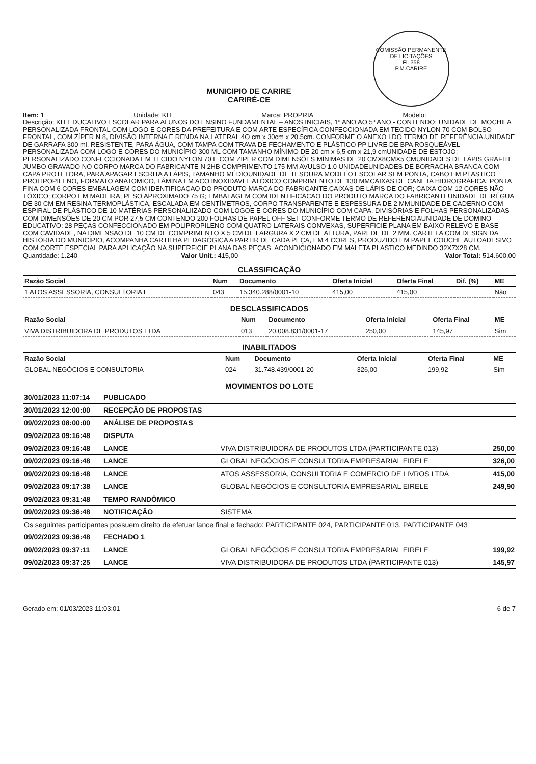COMISSÃO PERMANENTE DE LICITAÇÕES
Fl. 358
P.M.CARIRE
MUNICIPIO DE CARIRE
CARIRÉ-CE
Item: 1 Unidade: KIT Marca: PROPRIA Modelo:
Descrição: KIT EDUCATIVO ESCOLAR PARA ALUNOS DO ENSINO FUNDAMENTAL – ANOS INICIAIS, 1º ANO AO 5º ANO - CONTENDO: UNIDADE DE MOCHILA PERSONALIZADA FRONTAL COM LOGO E CORES DA PREFEITURA E COM ARTE ESPECÍFICA CONFECCIONADA EM TECIDO NYLON 70 COM BOLSO FRONTAL, COM ZÍPER N 8, DIVISÃO INTERNA E RENDA NA LATERAL 4O cm x 30cm x 20.5cm. CONFORME O ANEXO I DO TERMO DE REFERÊNCIA.UNIDADE DE GARRAFA 300 ml, RESISTENTE, PARA ÁGUA, COM TAMPA COM TRAVA DE FECHAMENTO E PLÁSTICO PP LIVRE DE BPA ROSQUEÁVEL PERSONALIZADA COM LOGO E CORES DO MUNICÍPIO 300 ML COM TAMANHO MÍNIMO DE 20 cm x 6,5 cm x 21,9 cmUNIDADE DE ESTOJO; PERSONALIZADO CONFECCIONADA EM TECIDO NYLON 70 E COM ZIPER COM DIMENSÕES MÍNIMAS DE 20 CMX8CMX5 CMUNIDADES DE LÁPIS GRAFITE JUMBO GRAVADO NO CORPO MARCA DO FABRICANTE N 2HB COMPRIMENTO 175 MM AVULSO 1.0 UNIDADEUNIDADES DE BORRACHA BRANCA COM CAPA PROTETORA, PARA APAGAR ESCRITA A LÁPIS, TAMANHO MÉDIOUNIDADE DE TESOURA MODELO ESCOLAR SEM PONTA, CABO EM PLASTICO PROLIPOPILENO, FORMATO ANATOMICO, LÂMINA EM ACO INOXIDAVEL ATÓXICO COMPRIMENTO DE 130 MMCAIXAS DE CANETA HIDROGRÁFICA; PONTA FINA COM 6 CORES EMBALAGEM COM IDENTIFICACAO DO PRODUTO MARCA DO FABRICANTE.CAIXAS DE LÁPIS DE COR; CAIXA COM 12 CORES NÃO TÓXICO; CORPO EM MADEIRA; PESO APROXIMADO 75 G; EMBALAGEM COM IDENTIFICACAO DO PRODUTO MARCA DO FABRICANTEUNIDADE DE RÉGUA DE 30 CM EM RESINA TERMOPLÁSTICA, ESCALADA EM CENTÍMETROS, CORPO TRANSPARENTE E ESPESSURA DE 2 MMUNIDADE DE CADERNO COM ESPIRAL DE PLÁSTICO DE 10 MATÉRIAS PERSONALIIZADO COM LOGOE E CORES DO MUNICÍPIO COM CAPA, DIVISÓRIAS E FOLHAS PERSONALIZADAS COM DIMENSÕES DE 20 CM POR 27,5 CM CONTENDO 200 FOLHAS DE PAPEL OFF SET CONFORME TERMO DE REFERÊNCIAUNIDADE DE DOMINO EDUCATIVO: 28 PEÇAS CONFECCIONADO EM POLIPROPILENO COM QUATRO LATERAIS CONVEXAS, SUPERFICIE PLANA EM BAIXO RELEVO E BASE COM CAVIDADE, NA DIMENSAO DE 10 CM DE COMPRIMENTO X 5 CM DE LARGURA X 2 CM DE ALTURA, PAREDE DE 2 MM. CARTELA COM DESIGN DA HISTÓRIA DO MUNICÍPIO, ACOMPANHA CARTILHA PEDAGÓGICA A PARTIR DE CADA PEÇA, EM 4 CORES, PRODUZIDO EM PAPEL COUCHE AUTOADESIVO COM CORTE ESPECIAL PARA APLICAÇÃO NA SUPERFICIE PLANA DAS PEÇAS. ACONDICIONADO EM MALETA PLASTICO MEDINDO 32X7X28 CM.
Quantidade: 1.240 Valor Unit.: 415,00 Valor Total: 514.600,00
CLASSIFICAÇÃO
| Razão Social | Num | Documento | Oferta Inicial | Oferta Final | Dif. (%) | ME |
| --- | --- | --- | --- | --- | --- | --- |
| 1 ATOS ASSESSORIA, CONSULTORIA E | 043 | 15.340.288/0001-10 | 415,00 | 415,00 | | Não |
DESCLASSIFICADOS
| Razão Social | Num | Documento | Oferta Inicial | Oferta Final | ME |
| --- | --- | --- | --- | --- | --- |
| VIVA DISTRIBUIDORA DE PRODUTOS LTDA | 013 | 20.008.831/0001-17 | 250,00 | 145,97 | Sim |
INABILITADOS
| Razão Social | Num | Documento | Oferta Inicial | Oferta Final | ME |
| --- | --- | --- | --- | --- | --- |
| GLOBAL NEGÓCIOS E CONSULTORIA | 024 | 31.748.439/0001-20 | 326,00 | 199,92 | Sim |
MOVIMENTOS DO LOTE
| 30/01/2023 11:07:14 | PUBLICADO | | |
| 30/01/2023 12:00:00 | RECEPÇÃO DE PROPOSTAS | | |
| 09/02/2023 08:00:00 | ANÁLISE DE PROPOSTAS | | |
| 09/02/2023 09:16:48 | DISPUTA | | |
| 09/02/2023 09:16:48 | LANCE | VIVA DISTRIBUIDORA DE PRODUTOS LTDA (PARTICIPANTE 013) | 250,00 |
| 09/02/2023 09:16:48 | LANCE | GLOBAL NEGÓCIOS E CONSULTORIA EMPRESARIAL EIRELE | 326,00 |
| 09/02/2023 09:16:48 | LANCE | ATOS ASSESSORIA, CONSULTORIA E COMERCIO DE LIVROS LTDA | 415,00 |
| 09/02/2023 09:17:38 | LANCE | GLOBAL NEGÓCIOS E CONSULTORIA EMPRESARIAL EIRELE | 249,90 |
| 09/02/2023 09:31:48 | TEMPO RANDÔMICO | | |
| 09/02/2023 09:36:48 | NOTIFICAÇÃO | SISTEMA | |
| Os seguintes participantes possuem direito de efetuar lance final e fechado: PARTICIPANTE 024, PARTICIPANTE 013, PARTICIPANTE 043 | | | |
| 09/02/2023 09:36:48 | FECHADO 1 | | |
| 09/02/2023 09:37:11 | LANCE | GLOBAL NEGÓCIOS E CONSULTORIA EMPRESARIAL EIRELE | 199,92 |
| 09/02/2023 09:37:25 | LANCE | VIVA DISTRIBUIDORA DE PRODUTOS LTDA (PARTICIPANTE 013) | 145,97 |
Gerado em: 01/03/2023 11:03:01 6 de 7